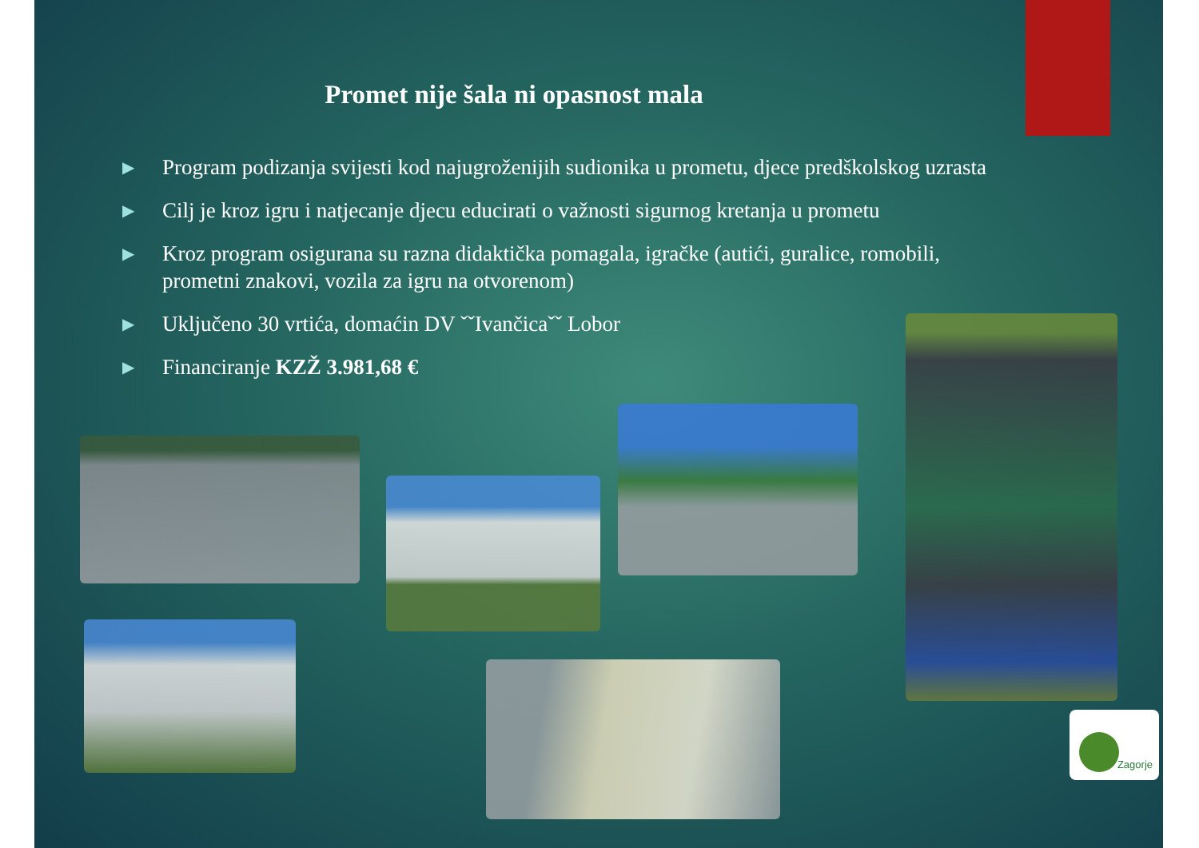Promet nije šala ni opasnost mala
▶ Program podizanja svijesti kod najugroženijih sudionika u prometu, djece predškolskog uzrasta
▶ Cilj je kroz igru i natjecanje djecu educirati o važnosti sigurnog kretanja u prometu
▶ Kroz program osigurana su razna didaktička pomagala, igračke (autići, guralice, romobili, prometni znakovi, vozila za igru na otvorenom)
▶ Uključeno 30 vrtića, domaćin DV ˇˇIvančicaˇˇ Lobor
▶ Financiranje KZŽ 3.981,68 €
Zagorje